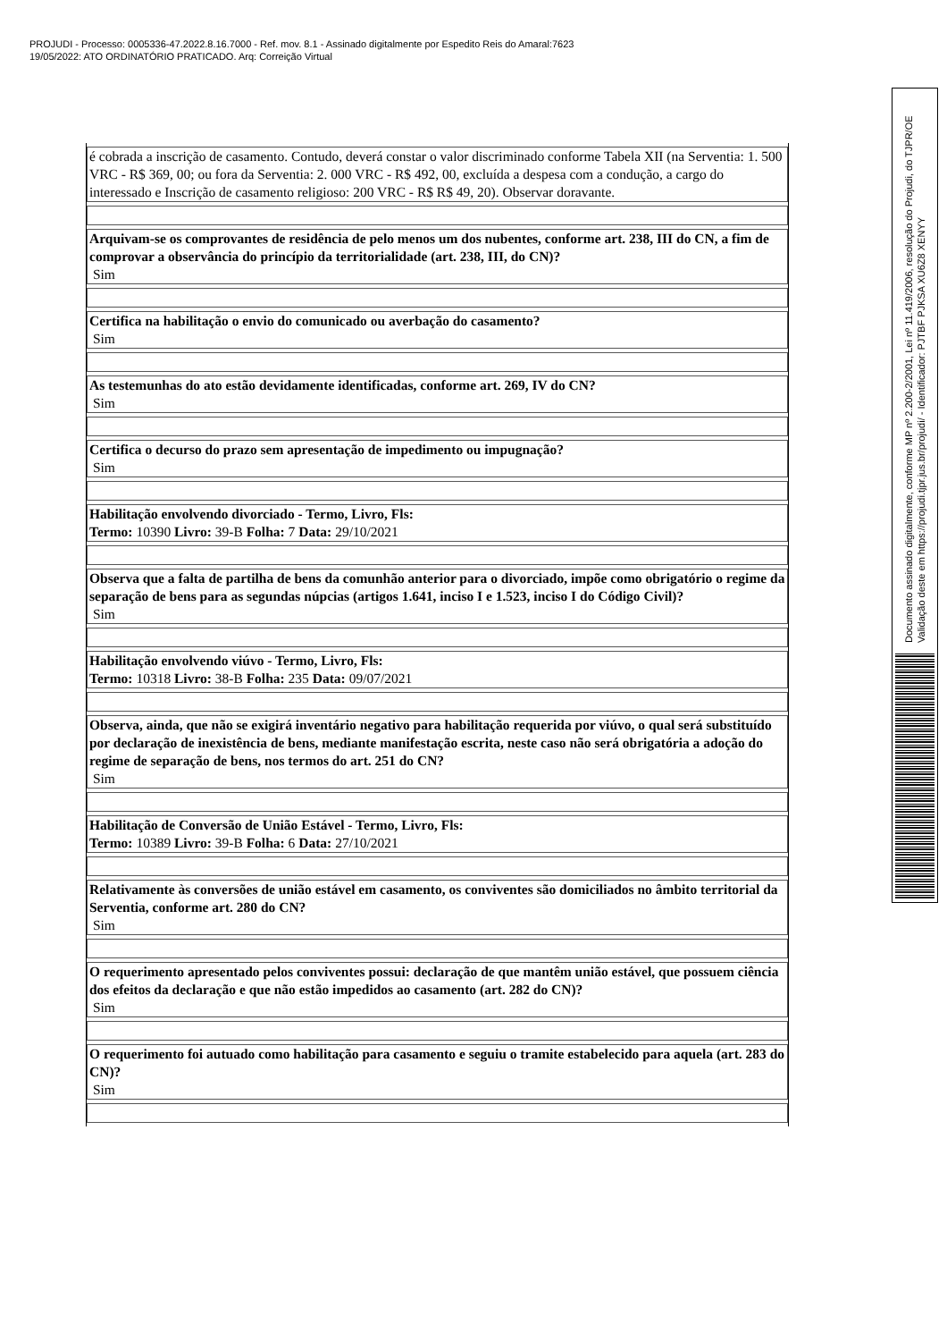PROJUDI - Processo: 0005336-47.2022.8.16.7000 - Ref. mov. 8.1 - Assinado digitalmente por Espedito Reis do Amaral:7623
19/05/2022: ATO ORDINATÓRIO PRATICADO. Arq: Correição Virtual
| é cobrada a inscrição de casamento. Contudo, deverá constar o valor discriminado conforme Tabela XII (na Serventia: 1. 500 VRC - R$ 369, 00; ou fora da Serventia: 2. 000 VRC - R$ 492, 00, excluída a despesa com a condução, a cargo do interessado e Inscrição de casamento religioso: 200 VRC - R$ R$ 49, 20). Observar doravante. |
| Arquivam-se os comprovantes de residência de pelo menos um dos nubentes, conforme art. 238, III do CN, a fim de comprovar a observância do princípio da territorialidade (art. 238, III, do CN)? Sim |
| Certifica na habilitação o envio do comunicado ou averbação do casamento? Sim |
| As testemunhas do ato estão devidamente identificadas, conforme art. 269, IV do CN? Sim |
| Certifica o decurso do prazo sem apresentação de impedimento ou impugnação? Sim |
| Habilitação envolvendo divorciado - Termo, Livro, Fls: Termo: 10390 Livro: 39-B Folha: 7 Data: 29/10/2021 |
| Observa que a falta de partilha de bens da comunhão anterior para o divorciado, impõe como obrigatório o regime da separação de bens para as segundas núpcias (artigos 1.641, inciso I e 1.523, inciso I do Código Civil)? Sim |
| Habilitação envolvendo viúvo - Termo, Livro, Fls: Termo: 10318 Livro: 38-B Folha: 235 Data: 09/07/2021 |
| Observa, ainda, que não se exigirá inventário negativo para habilitação requerida por viúvo, o qual será substituído por declaração de inexistência de bens, mediante manifestação escrita, neste caso não será obrigatória a adoção do regime de separação de bens, nos termos do art. 251 do CN? Sim |
| Habilitação de Conversão de União Estável - Termo, Livro, Fls: Termo: 10389 Livro: 39-B Folha: 6 Data: 27/10/2021 |
| Relativamente às conversões de união estável em casamento, os conviventes são domiciliados no âmbito territorial da Serventia, conforme art. 280 do CN? Sim |
| O requerimento apresentado pelos conviventes possui: declaração de que mantêm união estável, que possuem ciência dos efeitos da declaração e que não estão impedidos ao casamento (art. 282 do CN)? Sim |
| O requerimento foi autuado como habilitação para casamento e seguiu o tramite estabelecido para aquela (art. 283 do CN)? Sim |
Documento assinado digitalmente, conforme MP nº 2.200-2/2001, Lei nº 11.419/2006, resolução do Projudi, do TJPR/OE
Validação deste em https://projudi.tjpr.jus.br/projudi/ - Identificador: PJTBF PJKSA XU6Z8 XENYY